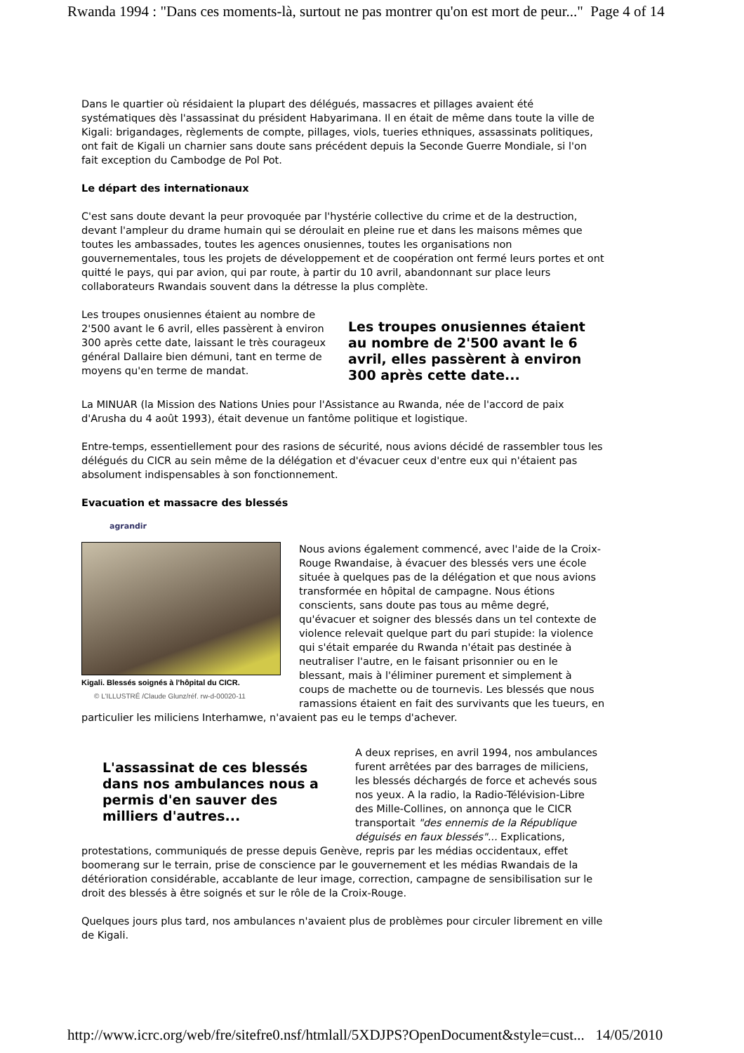Rwanda 1994 : "Dans ces moments-là, surtout ne pas montrer qu'on est mort de peur..." Page 4 of 14
Dans le quartier où résidaient la plupart des délégués, massacres et pillages avaient été systématiques dès l'assassinat du président Habyarimana. Il en était de même dans toute la ville de Kigali: brigandages, règlements de compte, pillages, viols, tueries ethniques, assassinats politiques, ont fait de Kigali un charnier sans doute sans précédent depuis la Seconde Guerre Mondiale, si l'on fait exception du Cambodge de Pol Pot.
Le départ des internationaux
C'est sans doute devant la peur provoquée par l'hystérie collective du crime et de la destruction, devant l'ampleur du drame humain qui se déroulait en pleine rue et dans les maisons mêmes que toutes les ambassades, toutes les agences onusiennes, toutes les organisations non gouvernementales, tous les projets de développement et de coopération ont fermé leurs portes et ont quitté le pays, qui par avion, qui par route, à partir du 10 avril, abandonnant sur place leurs collaborateurs Rwandais souvent dans la détresse la plus complète.
Les troupes onusiennes étaient au nombre de 2'500 avant le 6 avril, elles passèrent à environ 300 après cette date, laissant le très courageux général Dallaire bien démuni, tant en terme de moyens qu'en terme de mandat.
Les troupes onusiennes étaient au nombre de 2'500 avant le 6 avril, elles passèrent à environ 300 après cette date...
La MINUAR (la Mission des Nations Unies pour l'Assistance au Rwanda, née de l'accord de paix d'Arusha du 4 août 1993), était devenue un fantôme politique et logistique.
Entre-temps, essentiellement pour des rasions de sécurité, nous avions décidé de rassembler tous les délégués du CICR au sein même de la délégation et d'évacuer ceux d'entre eux qui n'étaient pas absolument indispensables à son fonctionnement.
Evacuation et massacre des blessés
agrandir
Kigali. Blessés soignés à l'hôpital du CICR.
© L'ILLUSTRÉ /Claude Glunz/réf. rw-d-00020-11
Nous avions également commencé, avec l'aide de la Croix-Rouge Rwandaise, à évacuer des blessés vers une école située à quelques pas de la délégation et que nous avions transformée en hôpital de campagne. Nous étions conscients, sans doute pas tous au même degré, qu'évacuer et soigner des blessés dans un tel contexte de violence relevait quelque part du pari stupide: la violence qui s'était emparée du Rwanda n'était pas destinée à neutraliser l'autre, en le faisant prisonnier ou en le blessant, mais à l'éliminer purement et simplement à coups de machette ou de tournevis. Les blessés que nous ramassions étaient en fait des survivants que les tueurs, en particulier les miliciens Interhamwe, n'avaient pas eu le temps d'achever.
L'assassinat de ces blessés dans nos ambulances nous a permis d'en sauver des milliers d'autres...
A deux reprises, en avril 1994, nos ambulances furent arrêtées par des barrages de miliciens, les blessés déchargés de force et achevés sous nos yeux. A la radio, la Radio-Télévision-Libre des Mille-Collines, on annonça que le CICR transportait "des ennemis de la République déguisés en faux blessés"... Explications, protestations, communiqués de presse depuis Genève, repris par les médias occidentaux, effet boomerang sur le terrain, prise de conscience par le gouvernement et les médias Rwandais de la détérioration considérable, accablante de leur image, correction, campagne de sensibilisation sur le droit des blessés à être soignés et sur le rôle de la Croix-Rouge.
Quelques jours plus tard, nos ambulances n'avaient plus de problèmes pour circuler librement en ville de Kigali.
http://www.icrc.org/web/fre/sitefre0.nsf/htmlall/5XDJPS?OpenDocument&style=cust... 14/05/2010